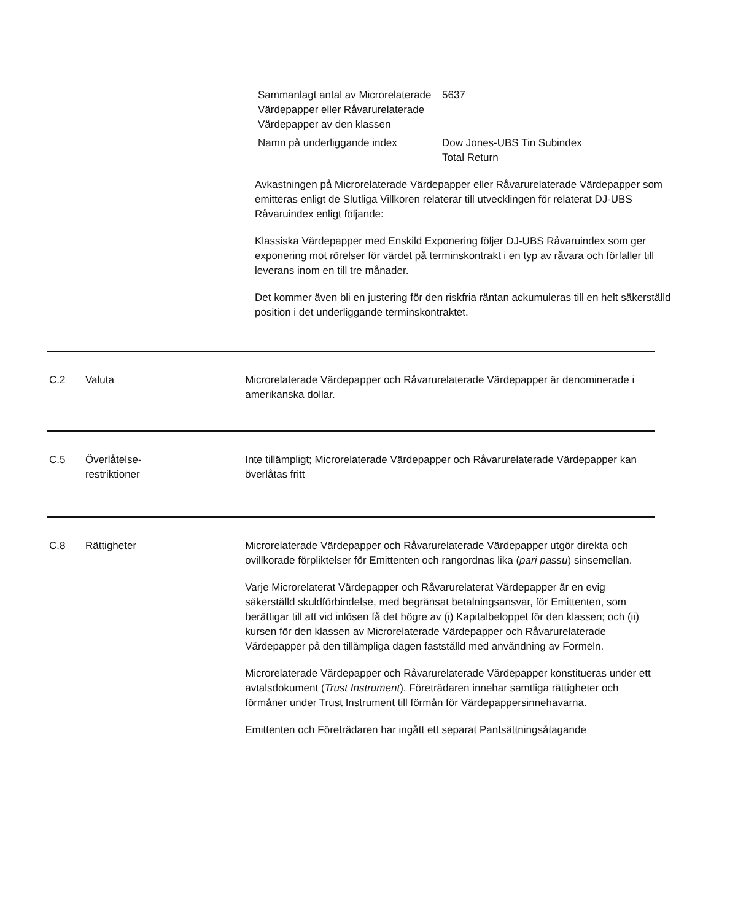| Sammanlagt antal av Microrelaterade Värdepapper eller Råvarurelaterade Värdepapper av den klassen | 5637 |
| Namn på underliggande index | Dow Jones-UBS Tin Subindex Total Return |
Avkastningen på Microrelaterade Värdepapper eller Råvarurelaterade Värdepapper som emitteras enligt de Slutliga Villkoren relaterar till utvecklingen för relaterat DJ-UBS Råvaruindex enligt följande:
Klassiska Värdepapper med Enskild Exponering följer DJ-UBS Råvaruindex som ger exponering mot rörelser för värdet på terminskontrakt i en typ av råvara och förfaller till leverans inom en till tre månader.
Det kommer även bli en justering för den riskfria räntan ackumuleras till en helt säkerställd position i det underliggande terminskontraktet.
C.2 Valuta Microrelaterade Värdepapper och Råvarurelaterade Värdepapper är denominerade i amerikanska dollar.
C.5 Överlåtelse-
restriktioner
Inte tillämpligt; Microrelaterade Värdepapper och Råvarurelaterade Värdepapper kan överlåtas fritt
C.8 Rättigheter Microrelaterade Värdepapper och Råvarurelaterade Värdepapper utgör direkta och ovillkorade förpliktelser för Emittenten och rangordnas lika (pari passu) sinsemellan.
Varje Microrelaterat Värdepapper och Råvarurelaterat Värdepapper är en evig säkerställd skuldförbindelse, med begränsat betalningsansvar, för Emittenten, som berättigar till att vid inlösen få det högre av (i) Kapitalbeloppet för den klassen; och (ii) kursen för den klassen av Microrelaterade Värdepapper och Råvarurelaterade Värdepapper på den tillämpliga dagen fastställd med användning av Formeln.
Microrelaterade Värdepapper och Råvarurelaterade Värdepapper konstitueras under ett avtalsdokument (Trust Instrument). Företrädaren innehar samtliga rättigheter och förmåner under Trust Instrument till förmån för Värdepappersinnehavarna.
Emittenten och Företrädaren har ingått ett separat Pantsättningsåtagande